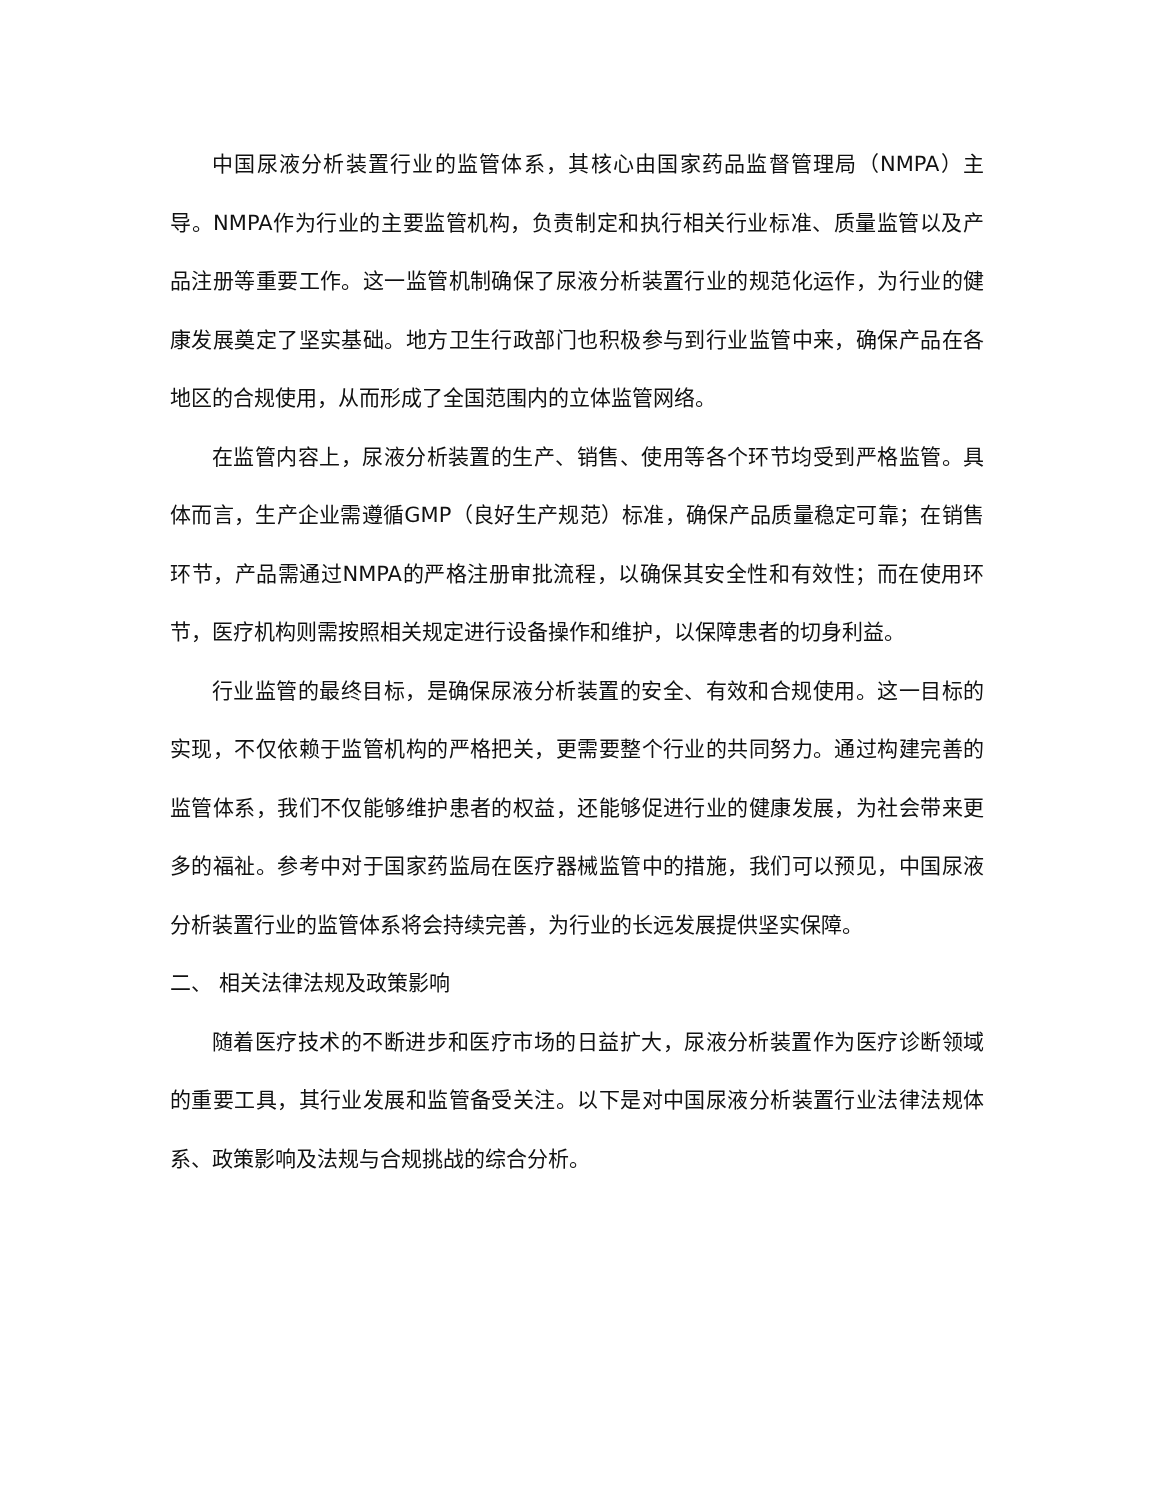中国尿液分析装置行业的监管体系，其核心由国家药品监督管理局（NMPA）主导。NMPA作为行业的主要监管机构，负责制定和执行相关行业标准、质量监管以及产品注册等重要工作。这一监管机制确保了尿液分析装置行业的规范化运作，为行业的健康发展奠定了坚实基础。地方卫生行政部门也积极参与到行业监管中来，确保产品在各地区的合规使用，从而形成了全国范围内的立体监管网络。
在监管内容上，尿液分析装置的生产、销售、使用等各个环节均受到严格监管。具体而言，生产企业需遵循GMP（良好生产规范）标准，确保产品质量稳定可靠；在销售环节，产品需通过NMPA的严格注册审批流程，以确保其安全性和有效性；而在使用环节，医疗机构则需按照相关规定进行设备操作和维护，以保障患者的切身利益。
行业监管的最终目标，是确保尿液分析装置的安全、有效和合规使用。这一目标的实现，不仅依赖于监管机构的严格把关，更需要整个行业的共同努力。通过构建完善的监管体系，我们不仅能够维护患者的权益，还能够促进行业的健康发展，为社会带来更多的福祉。参考中对于国家药监局在医疗器械监管中的措施，我们可以预见，中国尿液分析装置行业的监管体系将会持续完善，为行业的长远发展提供坚实保障。
二、 相关法律法规及政策影响
随着医疗技术的不断进步和医疗市场的日益扩大，尿液分析装置作为医疗诊断领域的重要工具，其行业发展和监管备受关注。以下是对中国尿液分析装置行业法律法规体系、政策影响及法规与合规挑战的综合分析。